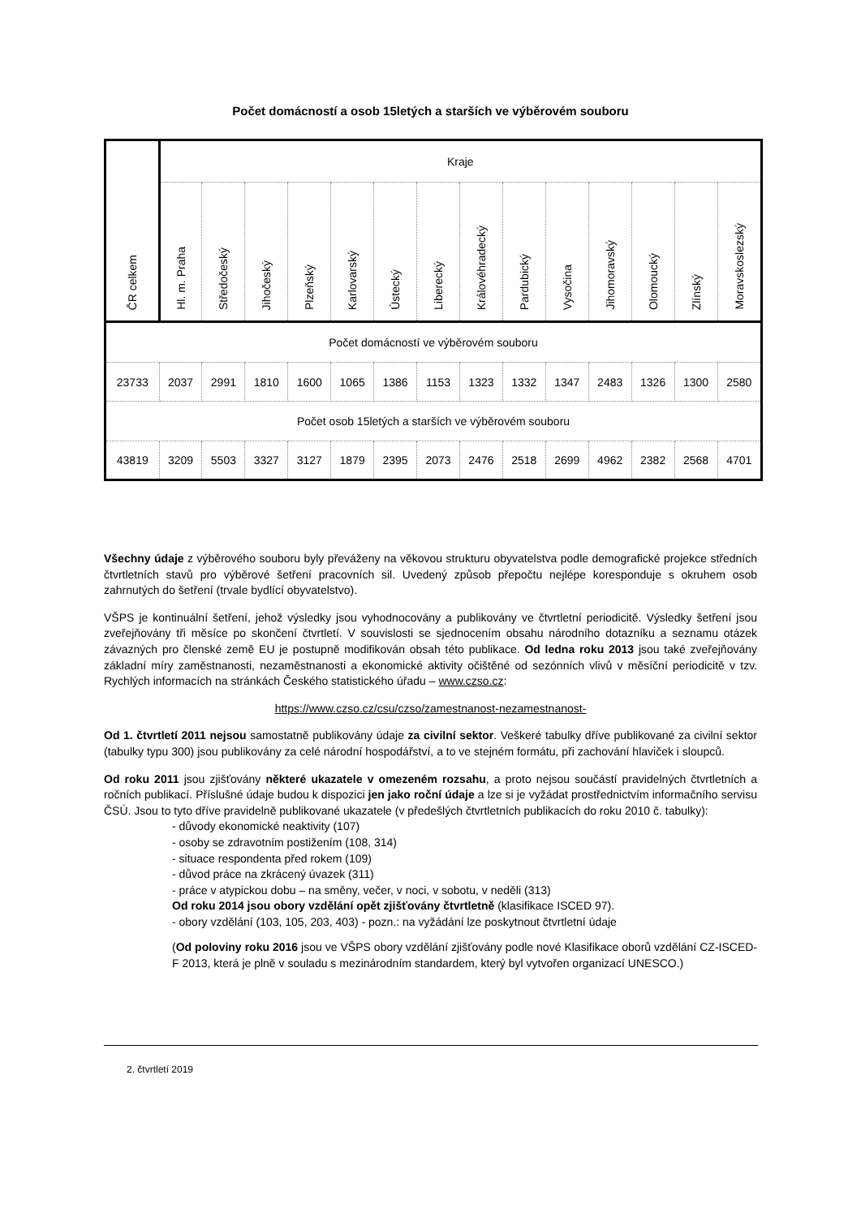Počet domácností a osob 15letých a starších ve výběrovém souboru
| ČR celkem | Kraje | | | | | | | | | | | | | |
| | Hl. m. Praha | Středočeský | Jihočeský | Plzeňský | Karlovarský | Ústecký | Liberecký | Královéhradecký | Pardubický | Vysočina | Jihomoravský | Olomoucký | Zlínský | Moravskoslezský |
| Počet domácností ve výběrovém souboru | | | | | | | | | | | | | | |
| 23733 | 2037 | 2991 | 1810 | 1600 | 1065 | 1386 | 1153 | 1323 | 1332 | 1347 | 2483 | 1326 | 1300 | 2580 |
| Počet osob 15letých a starších ve výběrovém souboru | | | | | | | | | | | | | | |
| 43819 | 3209 | 5503 | 3327 | 3127 | 1879 | 2395 | 2073 | 2476 | 2518 | 2699 | 4962 | 2382 | 2568 | 4701 |
Všechny údaje z výběrového souboru byly převáženy na věkovou strukturu obyvatelstva podle demografické projekce středních čtvrtletních stavů pro výběrové šetření pracovních sil. Uvedený způsob přepočtu nejlépe koresponduje s okruhem osob zahrnutých do šetření (trvale bydlící obyvatelstvo).
VŠPS je kontinuální šetření, jehož výsledky jsou vyhodnocovány a publikovány ve čtvrtletní periodicitě. Výsledky šetření jsou zveřejňovány tři měsíce po skončení čtvrtletí. V souvislosti se sjednocením obsahu národního dotazníku a seznamu otázek závazných pro členské země EU je postupně modifikován obsah této publikace. Od ledna roku 2013 jsou také zveřejňovány základní míry zaměstnanosti, nezaměstnanosti a ekonomické aktivity očištěné od sezónních vlivů v měsíční periodicitě v tzv. Rychlých informacích na stránkách Českého statistického úřadu – www.czso.cz:
https://www.czso.cz/csu/czso/zamestnanost-nezamestnanost-
Od 1. čtvrtletí 2011 nejsou samostatně publikovány údaje za civilní sektor. Veškeré tabulky dříve publikované za civilní sektor (tabulky typu 300) jsou publikovány za celé národní hospodářství, a to ve stejném formátu, při zachování hlaviček i sloupců.
Od roku 2011 jsou zjišťovány některé ukazatele v omezeném rozsahu, a proto nejsou součástí pravidelných čtvrtletních a ročních publikací. Příslušné údaje budou k dispozici jen jako roční údaje a lze si je vyžádat prostřednictvím informačního servisu ČSÚ. Jsou to tyto dříve pravidelně publikované ukazatele (v předešlých čtvrtletních publikacích do roku 2010 č. tabulky):
- důvody ekonomické neaktivity (107)
- osoby se zdravotním postižením (108, 314)
- situace respondenta před rokem (109)
- důvod práce na zkrácený úvazek (311)
- práce v atypickou dobu – na směny, večer, v noci, v sobotu, v neděli (313)
Od roku 2014 jsou obory vzdělání opět zjišťovány čtvrtletně (klasifikace ISCED 97).
- obory vzdělání (103, 105, 203, 403) - pozn.: na vyžádání lze poskytnout čtvrtletní údaje
(Od poloviny roku 2016 jsou ve VŠPS obory vzdělání zjišťovány podle nové Klasifikace oborů vzdělání CZ-ISCED-F 2013, která je plně v souladu s mezinárodním standardem, který byl vytvořen organizací UNESCO.)
2. čtvrtletí 2019